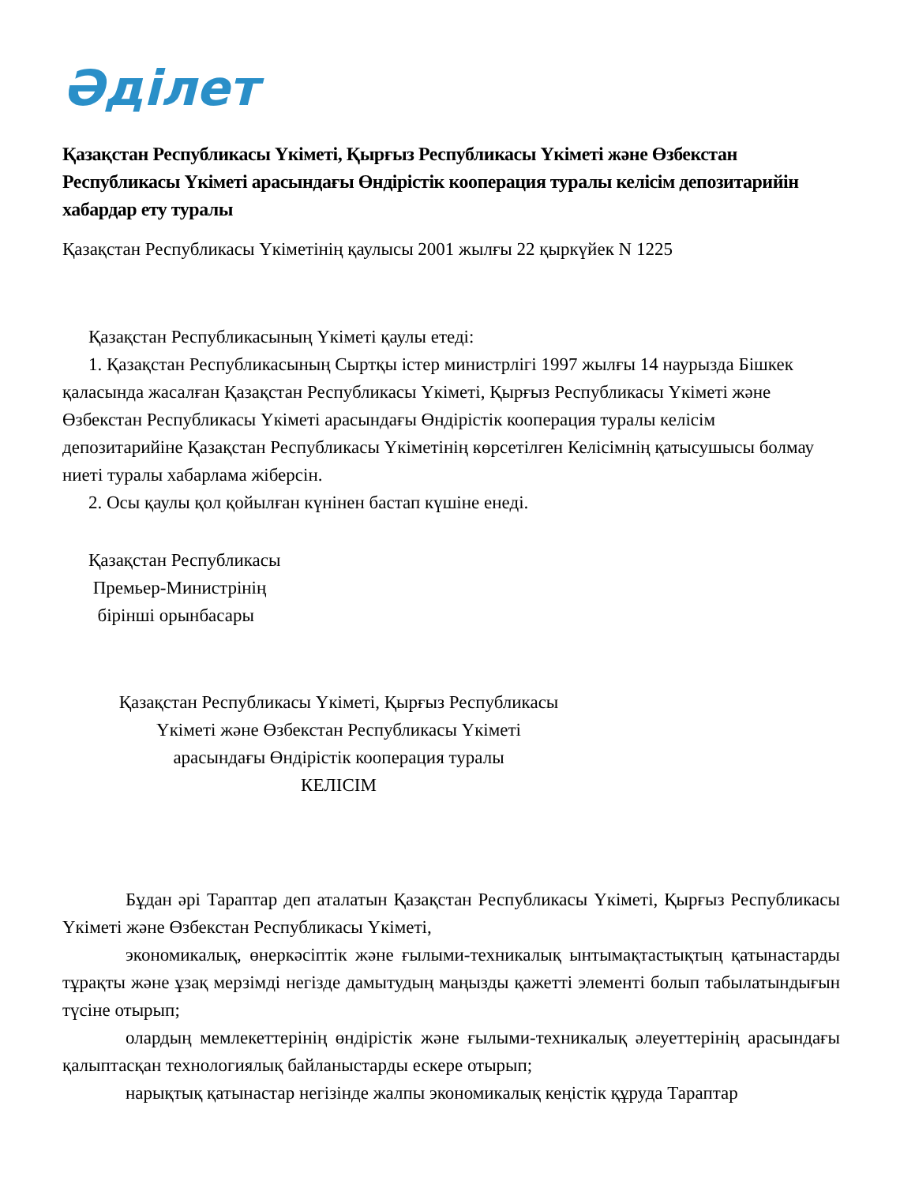Әділет
Қазақстан Республикасы Үкіметі, Қырғыз Республикасы Үкіметі және Өзбекстан Республикасы Үкіметі арасындағы Өндірістік кооперация туралы келісім депозитарийін хабардар ету туралы
Қазақстан Республикасы Үкіметінің қаулысы 2001 жылғы 22 қыркүйек N 1225
Қазақстан Республикасының Үкіметі қаулы етеді:
1. Қазақстан Республикасының Сыртқы істер министрлігі 1997 жылғы 14 наурызда Бішкек қаласында жасалған Қазақстан Республикасы Үкіметі, Қырғыз Республикасы Үкіметі және Өзбекстан Республикасы Үкіметі арасындағы Өндірістік кооперация туралы келісім депозитарийіне Қазақстан Республикасы Үкіметінің көрсетілген Келісімнің қатысушысы болмау ниеті туралы хабарлама жіберсін.
2. Осы қаулы қол қойылған күнінен бастап күшіне енеді.
Қазақстан Республикасы
Премьер-Министрінің
бірінші орынбасары
Қазақстан Республикасы Үкіметі, Қырғыз Республикасы
Үкіметі және Өзбекстан Республикасы Үкіметі
арасындағы Өндірістік кооперация туралы
КЕЛІСІМ
Бұдан әрі Тараптар деп аталатын Қазақстан Республикасы Үкіметі, Қырғыз Республикасы Үкіметі және Өзбекстан Республикасы Үкіметі,
экономикалық, өнеркәсіптік және ғылыми-техникалық ынтымақтастықтың қатынастарды тұрақты және ұзақ мерзімді негізде дамытудың маңызды қажетті элементі болып табылатындығын түсіне отырып;
олардың мемлекеттерінің өндірістік және ғылыми-техникалық әлеуеттерінің арасындағы қалыптасқан технологиялық байланыстарды ескере отырып;
нарықтық қатынастар негізінде жалпы экономикалық кеңістік құруда Тараптар